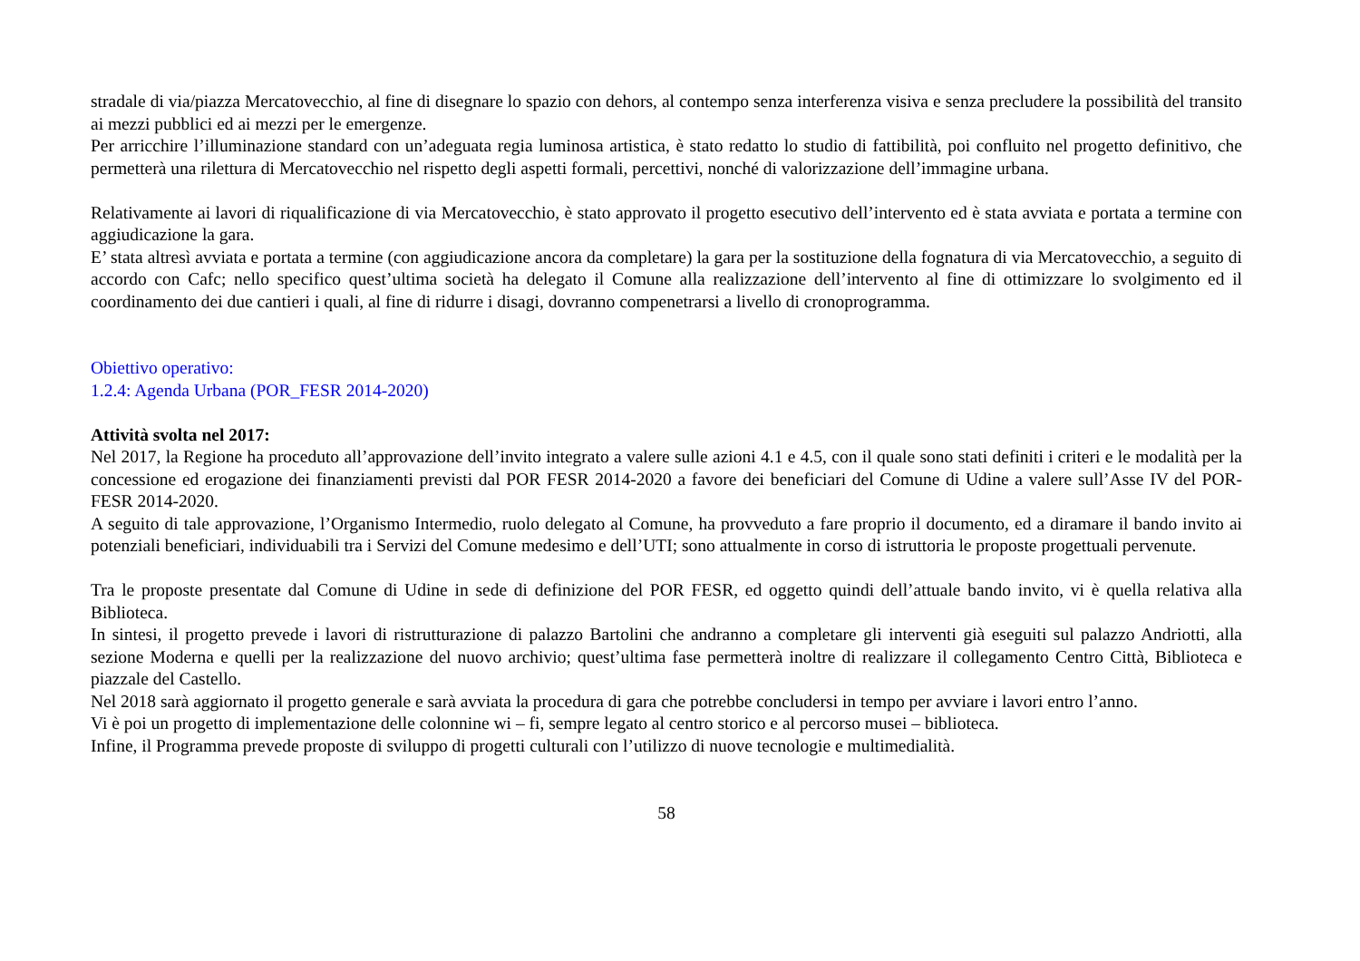stradale di via/piazza Mercatovecchio, al fine di disegnare lo spazio con dehors, al contempo senza interferenza visiva e senza precludere la possibilità del transito ai mezzi pubblici ed ai mezzi per le emergenze.
Per arricchire l’illuminazione standard con un’adeguata regia luminosa artistica, è stato redatto lo studio di fattibilità, poi confluito nel progetto definitivo, che permetterà una rilettura di Mercatovecchio nel rispetto degli aspetti formali, percettivi, nonché di valorizzazione dell’immagine urbana.
Relativamente ai lavori di riqualificazione di via Mercatovecchio, è stato approvato il progetto esecutivo dell’intervento ed è stata avviata e portata a termine con aggiudicazione la gara.
E’ stata altresì avviata e portata a termine (con aggiudicazione ancora da completare) la gara per la sostituzione della fognatura di via Mercatovecchio, a seguito di accordo con Cafc; nello specifico quest’ultima società ha delegato il Comune alla realizzazione dell’intervento al fine di ottimizzare lo svolgimento ed il coordinamento dei due cantieri i quali, al fine di ridurre i disagi, dovranno compenetrarsi a livello di cronoprogramma.
Obiettivo operativo:
1.2.4: Agenda Urbana (POR_FESR 2014-2020)
Attività svolta nel 2017:
Nel 2017, la Regione ha proceduto all’approvazione dell’invito integrato a valere sulle azioni 4.1 e 4.5, con il quale sono stati definiti i criteri e le modalità per la concessione ed erogazione dei finanziamenti previsti dal POR FESR 2014-2020 a favore dei beneficiari del Comune di Udine a valere sull’Asse IV del POR-FESR 2014-2020.
A seguito di tale approvazione, l’Organismo Intermedio, ruolo delegato al Comune, ha provveduto a fare proprio il documento, ed a diramare il bando invito ai potenziali beneficiari, individuabili tra i Servizi del Comune medesimo e dell’UTI; sono attualmente in corso di istruttoria le proposte progettuali pervenute.
Tra le proposte presentate dal Comune di Udine in sede di definizione del POR FESR, ed oggetto quindi dell’attuale bando invito, vi è quella relativa alla Biblioteca.
In sintesi, il progetto prevede i lavori di ristrutturazione di palazzo Bartolini che andranno a completare gli interventi già eseguiti sul palazzo Andriotti, alla sezione Moderna e quelli per la realizzazione del nuovo archivio; quest’ultima fase permetterà inoltre di realizzare il collegamento Centro Città, Biblioteca e piazzale del Castello.
Nel 2018 sarà aggiornato il progetto generale e sarà avviata la procedura di gara che potrebbe concludersi in tempo per avviare i lavori entro l’anno.
Vi è poi un progetto di implementazione delle colonnine wi – fi, sempre legato al centro storico e al percorso musei – biblioteca.
Infine, il Programma prevede proposte di sviluppo di progetti culturali con l’utilizzo di nuove tecnologie e multimedialità.
58